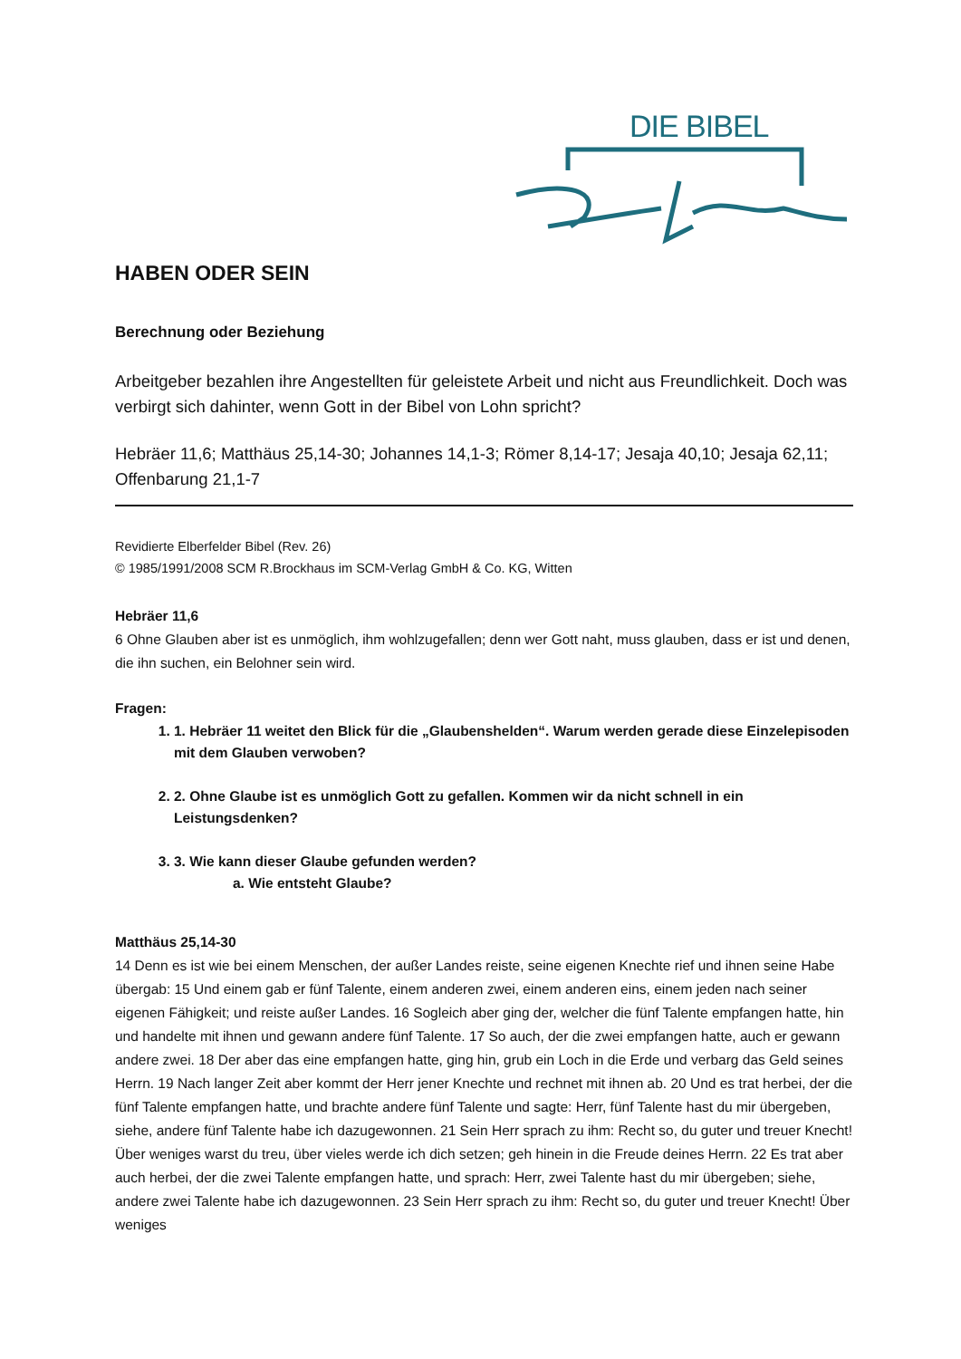DIE BIBEL
HABEN ODER SEIN
Berechnung oder Beziehung
Arbeitgeber bezahlen ihre Angestellten für geleistete Arbeit und nicht aus Freundlichkeit. Doch was verbirgt sich dahinter, wenn Gott in der Bibel von Lohn spricht?
Hebräer 11,6; Matthäus 25,14-30; Johannes 14,1-3; Römer 8,14-17; Jesaja 40,10; Jesaja 62,11; Offenbarung 21,1-7
Revidierte Elberfelder Bibel (Rev. 26)
© 1985/1991/2008 SCM R.Brockhaus im SCM-Verlag GmbH & Co. KG, Witten
Hebräer 11,6
6 Ohne Glauben aber ist es unmöglich, ihm wohlzugefallen; denn wer Gott naht, muss glauben, dass er ist und denen, die ihn suchen, ein Belohner sein wird.
Fragen:
1. 1. Hebräer 11 weitet den Blick für die „Glaubenshelden“. Warum werden gerade diese Einzelepisoden mit dem Glauben verwoben?
2. 2. Ohne Glaube ist es unmöglich Gott zu gefallen. Kommen wir da nicht schnell in ein Leistungsdenken?
3. 3. Wie kann dieser Glaube gefunden werden?
a. Wie entsteht Glaube?
Matthäus 25,14-30
14 Denn es ist wie bei einem Menschen, der außer Landes reiste, seine eigenen Knechte rief und ihnen seine Habe übergab: 15 Und einem gab er fünf Talente, einem anderen zwei, einem anderen eins, einem jeden nach seiner eigenen Fähigkeit; und reiste außer Landes. 16 Sogleich aber ging der, welcher die fünf Talente empfangen hatte, hin und handelte mit ihnen und gewann andere fünf Talente. 17 So auch, der die zwei empfangen hatte, auch er gewann andere zwei. 18 Der aber das eine empfangen hatte, ging hin, grub ein Loch in die Erde und verbarg das Geld seines Herrn. 19 Nach langer Zeit aber kommt der Herr jener Knechte und rechnet mit ihnen ab. 20 Und es trat herbei, der die fünf Talente empfangen hatte, und brachte andere fünf Talente und sagte: Herr, fünf Talente hast du mir übergeben, siehe, andere fünf Talente habe ich dazugewonnen. 21 Sein Herr sprach zu ihm: Recht so, du guter und treuer Knecht! Über weniges warst du treu, über vieles werde ich dich setzen; geh hinein in die Freude deines Herrn. 22 Es trat aber auch herbei, der die zwei Talente empfangen hatte, und sprach: Herr, zwei Talente hast du mir übergeben; siehe, andere zwei Talente habe ich dazugewonnen. 23 Sein Herr sprach zu ihm: Recht so, du guter und treuer Knecht! Über weniges